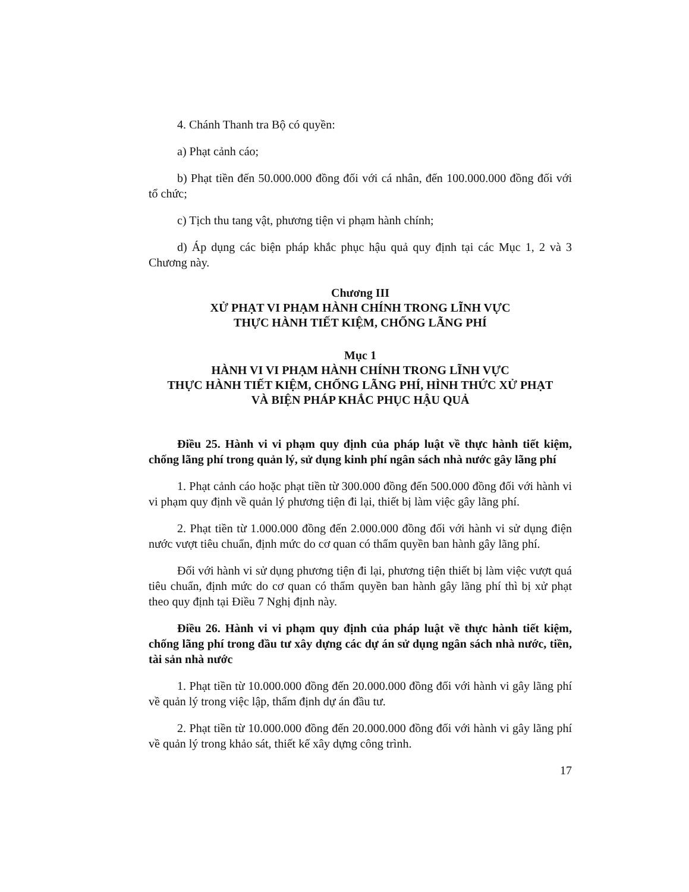4. Chánh Thanh tra Bộ có quyền:
a) Phạt cảnh cáo;
b) Phạt tiền đến 50.000.000 đồng đối với cá nhân, đến 100.000.000 đồng đối với tổ chức;
c) Tịch thu tang vật, phương tiện vi phạm hành chính;
d) Áp dụng các biện pháp khắc phục hậu quả quy định tại các Mục 1, 2 và 3 Chương này.
Chương III
XỬ PHẠT VI PHẠM HÀNH CHÍNH TRONG LĨNH VỰC
THỰC HÀNH TIẾT KIỆM, CHỐNG LÃNG PHÍ
Mục 1
HÀNH VI VI PHẠM HÀNH CHÍNH TRONG LĨNH VỰC
THỰC HÀNH TIẾT KIỆM, CHỐNG LÃNG PHÍ, HÌNH THỨC XỬ PHẠT
VÀ BIỆN PHÁP KHẮC PHỤC HẬU QUẢ
Điều 25. Hành vi vi phạm quy định của pháp luật về thực hành tiết kiệm, chống lãng phí trong quản lý, sử dụng kinh phí ngân sách nhà nước gây lãng phí
1. Phạt cảnh cáo hoặc phạt tiền từ 300.000 đồng đến 500.000 đồng đối với hành vi vi phạm quy định về quản lý phương tiện đi lại, thiết bị làm việc gây lãng phí.
2. Phạt tiền từ 1.000.000 đồng đến 2.000.000 đồng đối với hành vi sử dụng điện nước vượt tiêu chuẩn, định mức do cơ quan có thẩm quyền ban hành gây lãng phí.
Đối với hành vi sử dụng phương tiện đi lại, phương tiện thiết bị làm việc vượt quá tiêu chuẩn, định mức do cơ quan có thẩm quyền ban hành gây lãng phí thì bị xử phạt theo quy định tại Điều 7 Nghị định này.
Điều 26. Hành vi vi phạm quy định của pháp luật về thực hành tiết kiệm, chống lãng phí trong đầu tư xây dựng các dự án sử dụng ngân sách nhà nước, tiền, tài sản nhà nước
1. Phạt tiền từ 10.000.000 đồng đến 20.000.000 đồng đối với hành vi gây lãng phí về quản lý trong việc lập, thẩm định dự án đầu tư.
2. Phạt tiền từ 10.000.000 đồng đến 20.000.000 đồng đối với hành vi gây lãng phí về quản lý trong khảo sát, thiết kế xây dựng công trình.
17